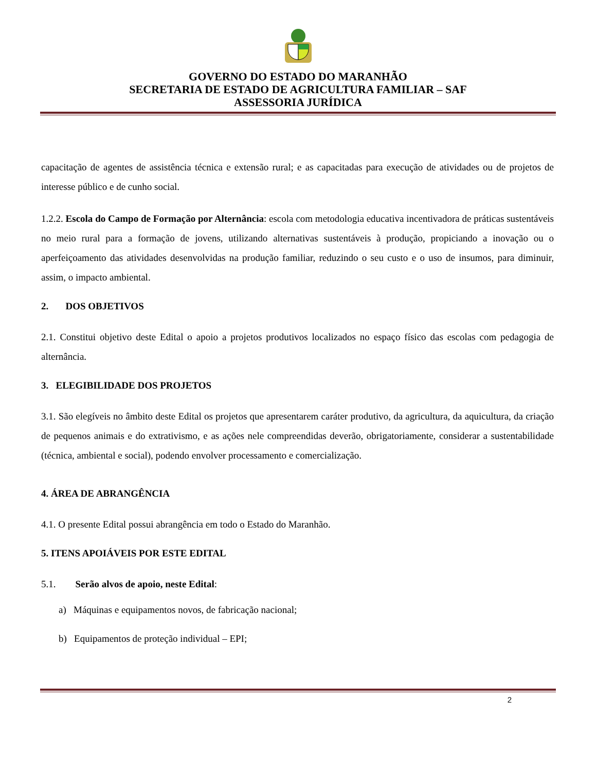GOVERNO DO ESTADO DO MARANHÃO
SECRETARIA DE ESTADO DE AGRICULTURA FAMILIAR – SAF
ASSESSORIA JURÍDICA
capacitação de agentes de assistência técnica e extensão rural; e as capacitadas para execução de atividades ou de projetos de interesse público e de cunho social.
1.2.2. Escola do Campo de Formação por Alternância: escola com metodologia educativa incentivadora de práticas sustentáveis no meio rural para a formação de jovens, utilizando alternativas sustentáveis à produção, propiciando a inovação ou o aperfeiçoamento das atividades desenvolvidas na produção familiar, reduzindo o seu custo e o uso de insumos, para diminuir, assim, o impacto ambiental.
2. DOS OBJETIVOS
2.1. Constitui objetivo deste Edital o apoio a projetos produtivos localizados no espaço físico das escolas com pedagogia de alternância.
3. ELEGIBILIDADE DOS PROJETOS
3.1. São elegíveis no âmbito deste Edital os projetos que apresentarem caráter produtivo, da agricultura, da aquicultura, da criação de pequenos animais e do extrativismo, e as ações nele compreendidas deverão, obrigatoriamente, considerar a sustentabilidade (técnica, ambiental e social), podendo envolver processamento e comercialização.
4. ÁREA DE ABRANGÊNCIA
4.1. O presente Edital possui abrangência em todo o Estado do Maranhão.
5. ITENS APOIÁVEIS POR ESTE EDITAL
5.1. Serão alvos de apoio, neste Edital:
a) Máquinas e equipamentos novos, de fabricação nacional;
b) Equipamentos de proteção individual – EPI;
2